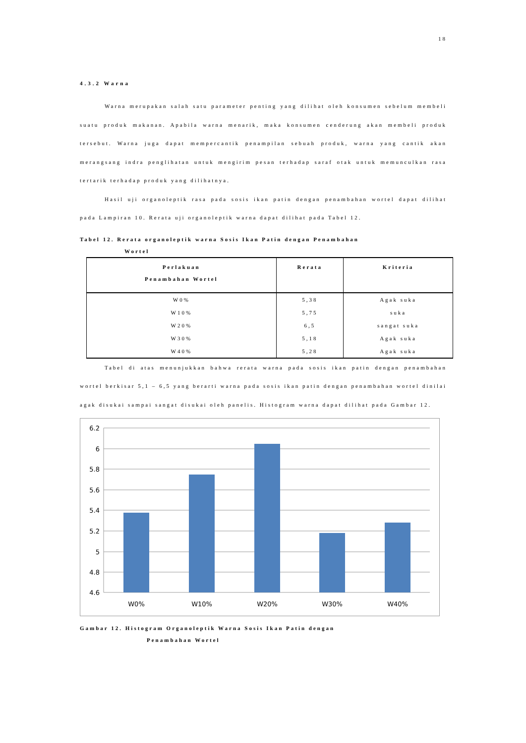18
4.3.2 Warna
Warna merupakan salah satu parameter penting yang dilihat oleh konsumen sebelum membeli suatu produk makanan. Apabila warna menarik, maka konsumen cenderung akan membeli produk tersebut. Warna juga dapat mempercantik penampilan sebuah produk, warna yang cantik akan merangsang indra penglihatan untuk mengirim pesan terhadap saraf otak untuk memunculkan rasa tertarik terhadap produk yang dilihatnya.
Hasil uji organoleptik rasa pada sosis ikan patin dengan penambahan wortel dapat dilihat pada Lampiran 10. Rerata uji organoleptik warna dapat dilihat pada Tabel 12.
Tabel 12. Rerata organoleptik warna Sosis Ikan Patin dengan Penambahan
Wortel
| Perlakuan Penambahan Wortel | Rerata | Kriteria |
| --- | --- | --- |
| W0% | 5,38 | Agak suka |
| W10% | 5,75 | suka |
| W20% | 6,5 | sangat suka |
| W30% | 5,18 | Agak suka |
| W40% | 5,28 | Agak suka |
Tabel di atas menunjukkan bahwa rerata warna pada sosis ikan patin dengan penambahan wortel berkisar 5,1 – 6,5 yang berarti warna pada sosis ikan patin dengan penambahan wortel dinilai agak disukai sampai sangat disukai oleh panelis. Histogram warna dapat dilihat pada Gambar 12.
6.2
6
5.8
5.6
5.4
5.2
5
4.8
4.6
W0%
W10%
W20%
W30%
W40%
Gambar 12. Histogram Organoleptik Warna Sosis Ikan Patin dengan
Penambahan Wortel